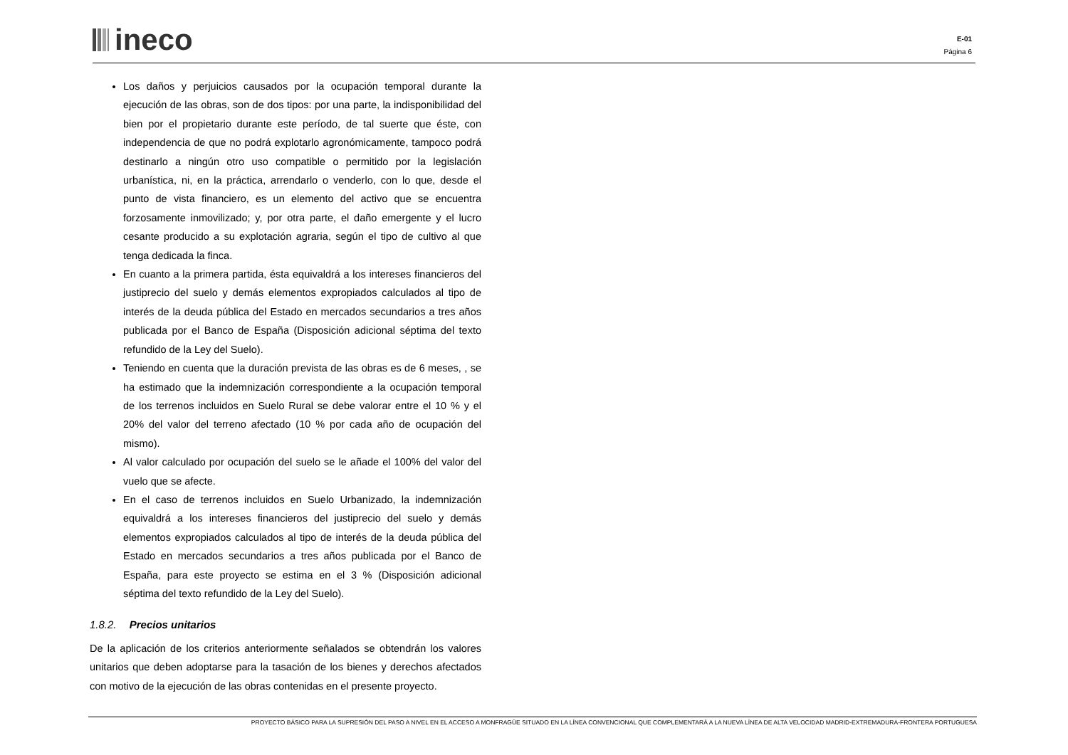ineco
E-01
Página 6
Los daños y perjuicios causados por la ocupación temporal durante la ejecución de las obras, son de dos tipos: por una parte, la indisponibilidad del bien por el propietario durante este período, de tal suerte que éste, con independencia de que no podrá explotarlo agronómicamente, tampoco podrá destinarlo a ningún otro uso compatible o permitido por la legislación urbanística, ni, en la práctica, arrendarlo o venderlo, con lo que, desde el punto de vista financiero, es un elemento del activo que se encuentra forzosamente inmovilizado; y, por otra parte, el daño emergente y el lucro cesante producido a su explotación agraria, según el tipo de cultivo al que tenga dedicada la finca.
En cuanto a la primera partida, ésta equivaldrá a los intereses financieros del justiprecio del suelo y demás elementos expropiados calculados al tipo de interés de la deuda pública del Estado en mercados secundarios a tres años publicada por el Banco de España (Disposición adicional séptima del texto refundido de la Ley del Suelo).
Teniendo en cuenta que la duración prevista de las obras es de 6 meses, , se ha estimado que la indemnización correspondiente a la ocupación temporal de los terrenos incluidos en Suelo Rural se debe valorar entre el 10 % y el 20% del valor del terreno afectado (10 % por cada año de ocupación del mismo).
Al valor calculado por ocupación del suelo se le añade el 100% del valor del vuelo que se afecte.
En el caso de terrenos incluidos en Suelo Urbanizado, la indemnización equivaldrá a los intereses financieros del justiprecio del suelo y demás elementos expropiados calculados al tipo de interés de la deuda pública del Estado en mercados secundarios a tres años publicada por el Banco de España, para este proyecto se estima en el 3 % (Disposición adicional séptima del texto refundido de la Ley del Suelo).
1.8.2. Precios unitarios
De la aplicación de los criterios anteriormente señalados se obtendrán los valores unitarios que deben adoptarse para la tasación de los bienes y derechos afectados con motivo de la ejecución de las obras contenidas en el presente proyecto.
PROYECTO BÁSICO PARA LA SUPRESIÓN DEL PASO A NIVEL EN EL ACCESO A MONFRAGÜE SITUADO EN LA LÍNEA CONVENCIONAL QUE COMPLEMENTARÁ A LA NUEVA LÍNEA DE ALTA VELOCIDAD MADRID-EXTREMADURA-FRONTERA PORTUGUESA